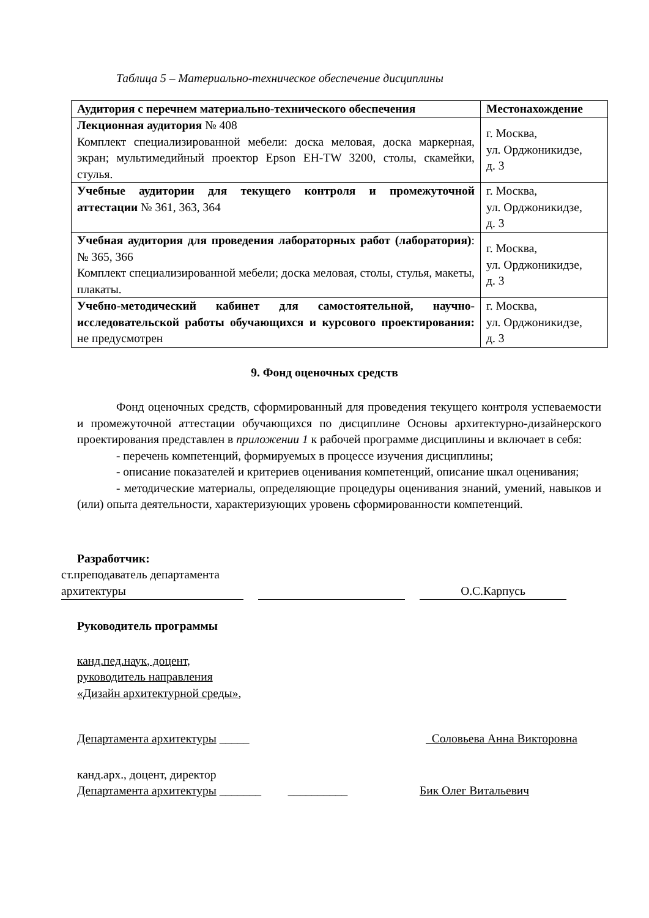Таблица 5 – Материально-техническое обеспечение дисциплины
| Аудитория с перечнем материально-технического обеспечения | Местонахождение |
| --- | --- |
| Лекционная аудитория № 408 Комплект специализированной мебели: доска меловая, доска маркерная, экран; мультимедийный проектор Epson EH-TW 3200, столы, скамейки, стулья. | г. Москва, ул. Орджоникидзе, д. 3 |
| Учебные аудитории для текущего контроля и промежуточной аттестации № 361, 363, 364 | г. Москва, ул. Орджоникидзе, д. 3 |
| Учебная аудитория для проведения лабораторных работ (лаборатория) : № 365, 366 Комплект специализированной мебели; доска меловая, столы, стулья, макеты, плакаты. | г. Москва, ул. Орджоникидзе, д. 3 |
| Учебно-методический кабинет для самостоятельной, научно-исследовательской работы обучающихся и курсового проектирования: не предусмотрен | г. Москва, ул. Орджоникидзе, д. 3 |
9. Фонд оценочных средств
Фонд оценочных средств, сформированный для проведения текущего контроля успеваемости и промежуточной аттестации обучающихся по дисциплине Основы архитектурно-дизайнерского проектирования представлен в приложении 1 к рабочей программе дисциплины и включает в себя:
- перечень компетенций, формируемых в процессе изучения дисциплины;
- описание показателей и критериев оценивания компетенций, описание шкал оценивания;
- методические материалы, определяющие процедуры оценивания знаний, умений, навыков и (или) опыта деятельности, характеризующих уровень сформированности компетенций.
Разработчик:
ст.преподаватель департамента архитектуры
О.С.Карпусь
Руководитель программы
канд.пед.наук, доцент,
руководитель направления
«Дизайн архитектурной среды»,
Департамента архитектуры _____
Соловьева Анна Викторовна
канд.арх., доцент, директор
Департамента архитектуры _______ __________
Бик Олег Витальевич